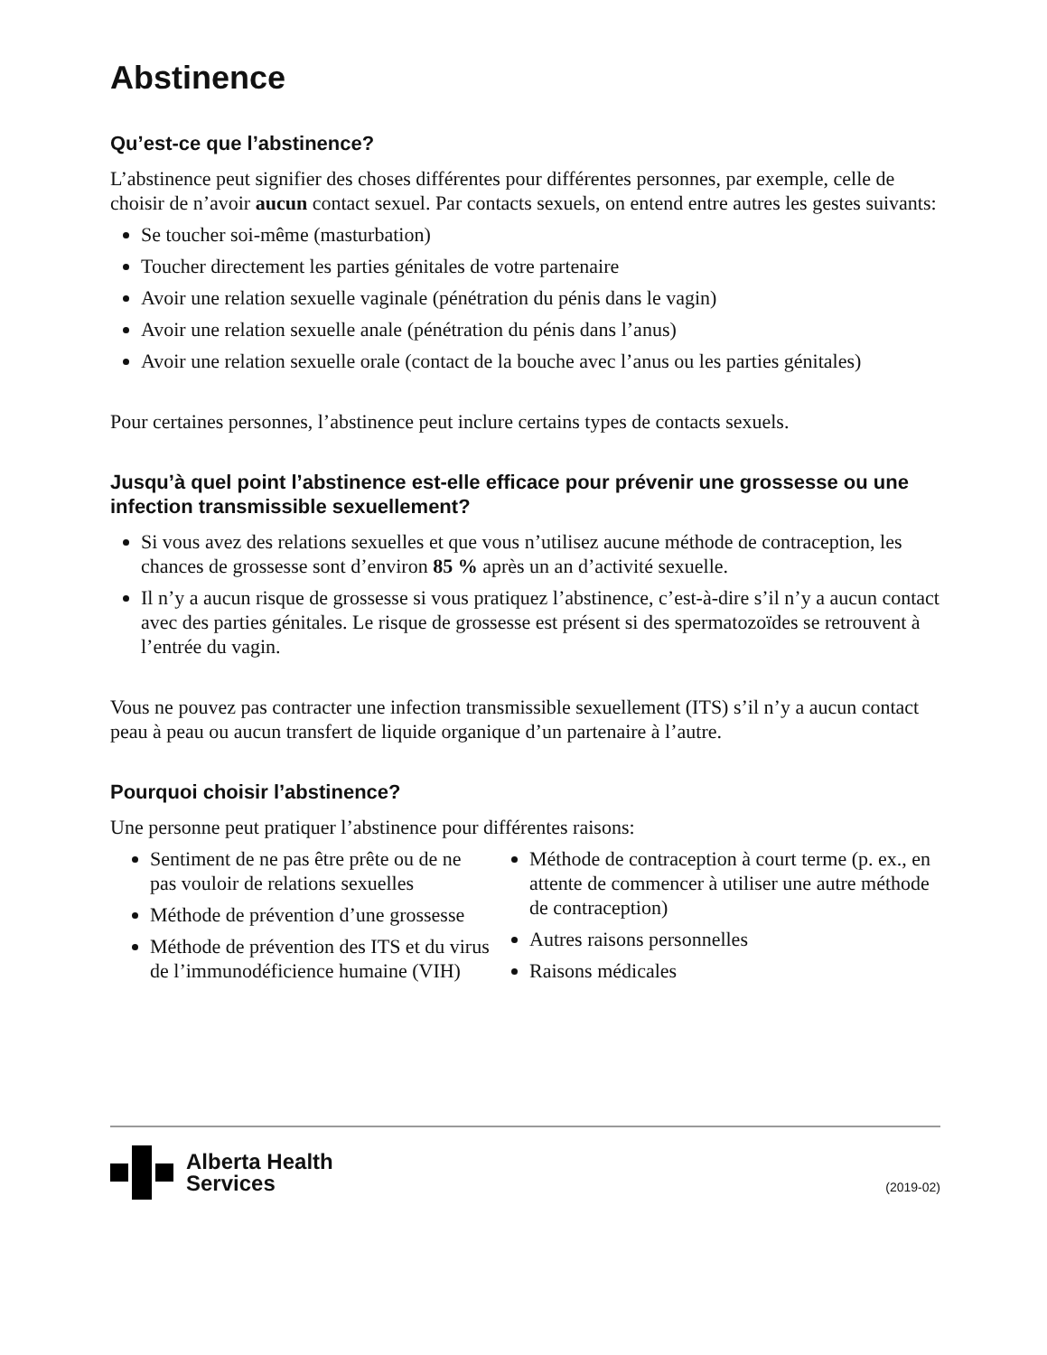Abstinence
Qu’est-ce que l’abstinence?
L’abstinence peut signifier des choses différentes pour différentes personnes, par exemple, celle de choisir de n’avoir aucun contact sexuel. Par contacts sexuels, on entend entre autres les gestes suivants:
Se toucher soi-même (masturbation)
Toucher directement les parties génitales de votre partenaire
Avoir une relation sexuelle vaginale (pénétration du pénis dans le vagin)
Avoir une relation sexuelle anale (pénétration du pénis dans l’anus)
Avoir une relation sexuelle orale (contact de la bouche avec l’anus ou les parties génitales)
Pour certaines personnes, l’abstinence peut inclure certains types de contacts sexuels.
Jusqu’à quel point l’abstinence est-elle efficace pour prévenir une grossesse ou une infection transmissible sexuellement?
Si vous avez des relations sexuelles et que vous n’utilisez aucune méthode de contraception, les chances de grossesse sont d’environ 85 % après un an d’activité sexuelle.
Il n’y a aucun risque de grossesse si vous pratiquez l’abstinence, c’est-à-dire s’il n’y a aucun contact avec des parties génitales. Le risque de grossesse est présent si des spermatozoïdes se retrouvent à l’entrée du vagin.
Vous ne pouvez pas contracter une infection transmissible sexuellement (ITS) s’il n’y a aucun contact peau à peau ou aucun transfert de liquide organique d’un partenaire à l’autre.
Pourquoi choisir l’abstinence?
Une personne peut pratiquer l’abstinence pour différentes raisons:
Sentiment de ne pas être prête ou de ne pas vouloir de relations sexuelles
Méthode de prévention d’une grossesse
Méthode de prévention des ITS et du virus de l’immunodéficience humaine (VIH)
Méthode de contraception à court terme (p. ex., en attente de commencer à utiliser une autre méthode de contraception)
Autres raisons personnelles
Raisons médicales
Alberta Health
Services
(2019-02)